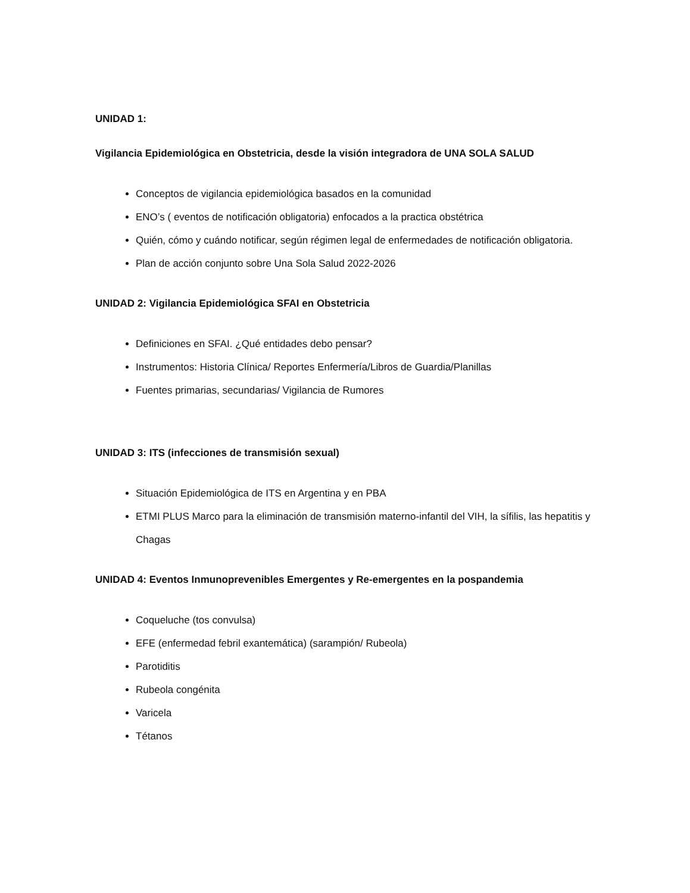UNIDAD 1:
Vigilancia Epidemiológica en Obstetricia, desde la visión integradora de UNA SOLA SALUD
Conceptos de vigilancia epidemiológica basados en la comunidad
ENO’s ( eventos de notificación obligatoria) enfocados a la practica obstétrica
Quién, cómo y cuándo notificar, según régimen legal de enfermedades de notificación obligatoria.
Plan de acción conjunto sobre Una Sola Salud 2022-2026
UNIDAD 2: Vigilancia Epidemiológica SFAI en Obstetricia
Definiciones en SFAI. ¿Qué entidades debo pensar?
Instrumentos: Historia Clínica/ Reportes Enfermería/Libros de Guardia/Planillas
Fuentes primarias, secundarias/ Vigilancia de Rumores
UNIDAD 3: ITS (infecciones de transmisión sexual)
Situación Epidemiológica de ITS en Argentina y en PBA
ETMI PLUS Marco para la eliminación de transmisión materno-infantil del VIH, la sífilis, las hepatitis y Chagas
UNIDAD 4: Eventos Inmunoprevenibles Emergentes y Re-emergentes en la pospandemia
Coqueluche (tos convulsa)
EFE (enfermedad febril exantemática) (sarampión/ Rubeola)
Parotiditis
Rubeola congénita
Varicela
Tétanos